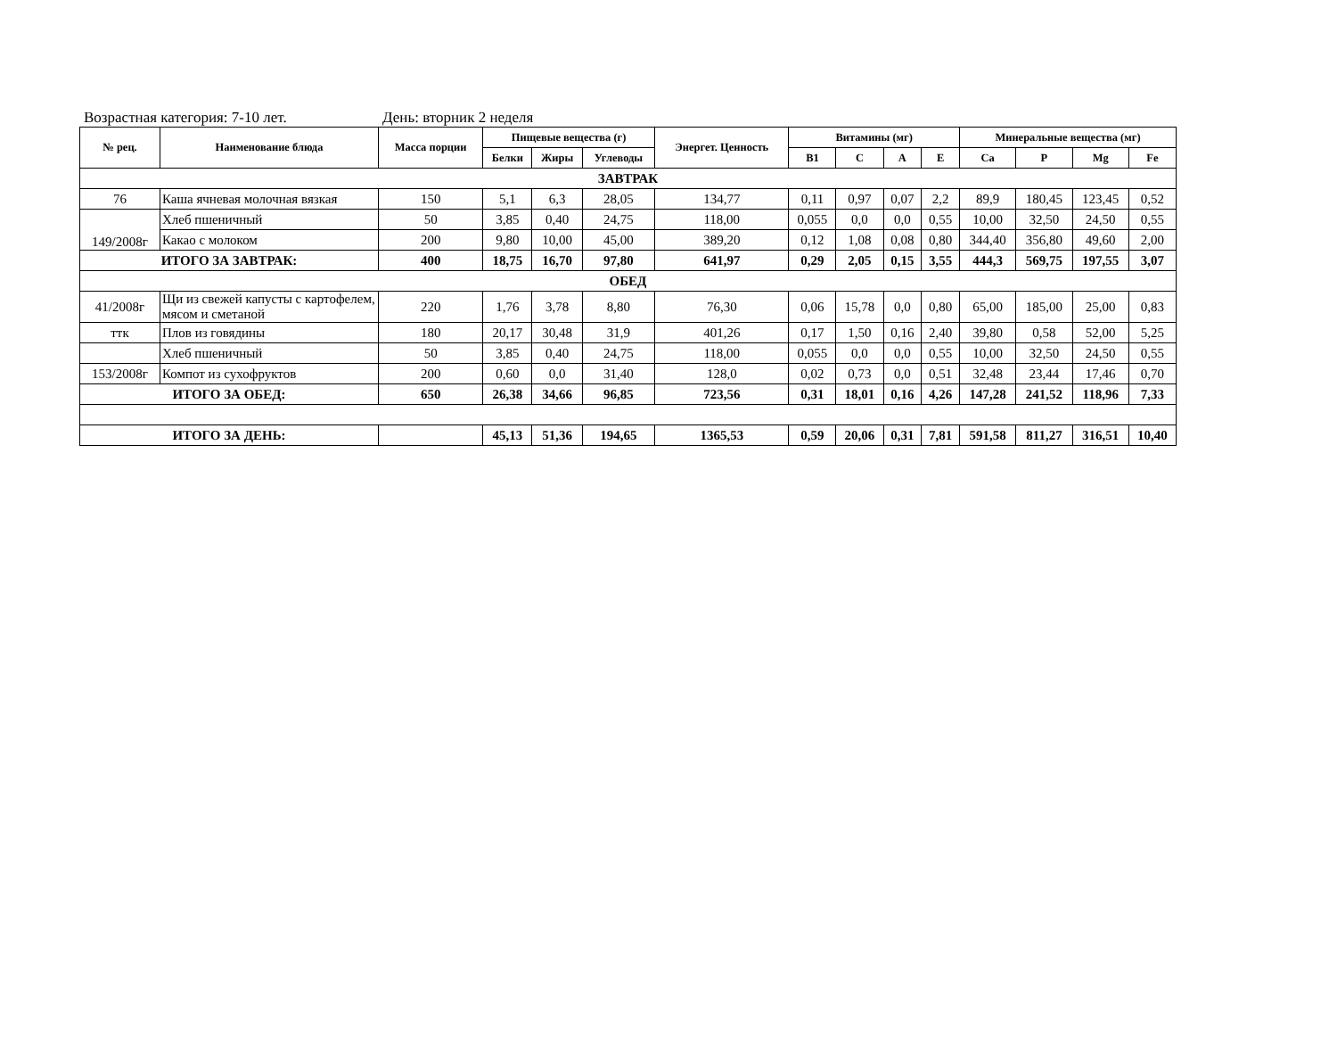Возрастная категория: 7-10 лет. День: вторник 2 неделя
| № рец. | Наименование блюда | Масса порции | Пищевые вещества (г) | | | Энергет. Ценность | Витамины (мг) | | | | Минеральные вещества (мг) | | | |
| --- | --- | --- | --- | --- | --- | --- | --- | --- | --- | --- | --- | --- | --- | --- |
| | | | Белки | Жиры | Углеводы | | B1 | C | A | E | Ca | P | Mg | Fe |
| ЗАВТРАК | | | | | | | | | | | | | | |
| 76 | Каша ячневая молочная вязкая | 150 | 5,1 | 6,3 | 28,05 | 134,77 | 0,11 | 0,97 | 0,07 | 2,2 | 89,9 | 180,45 | 123,45 | 0,52 |
| 149/2008г | Хлеб пшеничный | 50 | 3,85 | 0,40 | 24,75 | 118,00 | 0,055 | 0,0 | 0,0 | 0,55 | 10,00 | 32,50 | 24,50 | 0,55 |
| | Какао с молоком | 200 | 9,80 | 10,00 | 45,00 | 389,20 | 0,12 | 1,08 | 0,08 | 0,80 | 344,40 | 356,80 | 49,60 | 2,00 |
| ИТОГО ЗА ЗАВТРАК: | | 400 | 18,75 | 16,70 | 97,80 | 641,97 | 0,29 | 2,05 | 0,15 | 3,55 | 444,3 | 569,75 | 197,55 | 3,07 |
| ОБЕД | | | | | | | | | | | | | | |
| 41/2008г | Щи из свежей капусты с картофелем, мясом и сметаной | 220 | 1,76 | 3,78 | 8,80 | 76,30 | 0,06 | 15,78 | 0,0 | 0,80 | 65,00 | 185,00 | 25,00 | 0,83 |
| ттк | Плов из говядины | 180 | 20,17 | 30,48 | 31,9 | 401,26 | 0,17 | 1,50 | 0,16 | 2,40 | 39,80 | 0,58 | 52,00 | 5,25 |
| | Хлеб пшеничный | 50 | 3,85 | 0,40 | 24,75 | 118,00 | 0,055 | 0,0 | 0,0 | 0,55 | 10,00 | 32,50 | 24,50 | 0,55 |
| 153/2008г | Компот из сухофруктов | 200 | 0,60 | 0,0 | 31,40 | 128,0 | 0,02 | 0,73 | 0,0 | 0,51 | 32,48 | 23,44 | 17,46 | 0,70 |
| ИТОГО ЗА ОБЕД: | | 650 | 26,38 | 34,66 | 96,85 | 723,56 | 0,31 | 18,01 | 0,16 | 4,26 | 147,28 | 241,52 | 118,96 | 7,33 |
| ИТОГО ЗА ДЕНЬ: | | | 45,13 | 51,36 | 194,65 | 1365,53 | 0,59 | 20,06 | 0,31 | 7,81 | 591,58 | 811,27 | 316,51 | 10,40 |